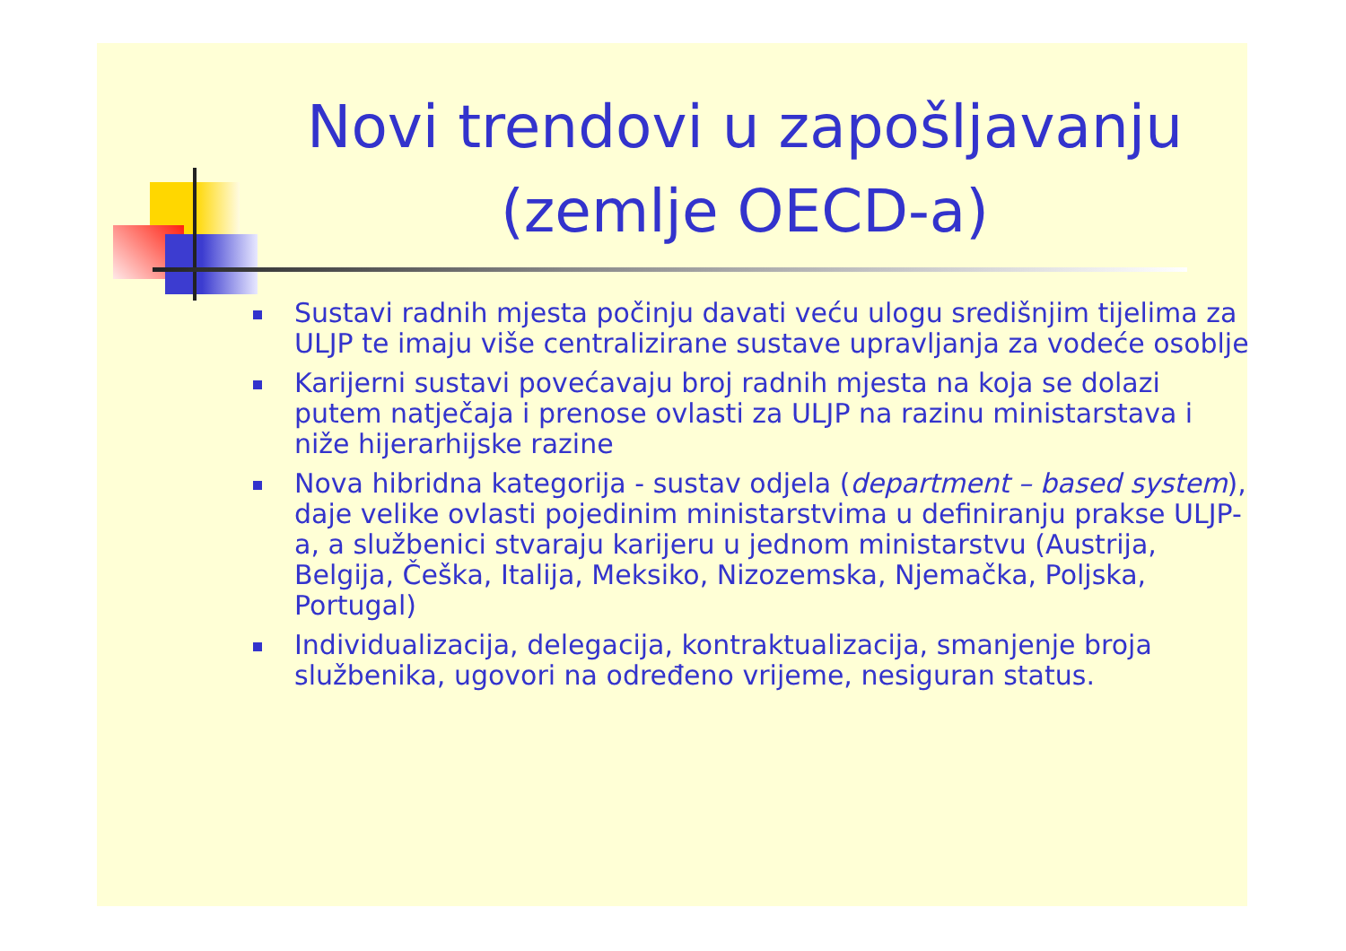Novi trendovi u zapošljavanju (zemlje OECD-a)
Sustavi radnih mjesta počinju davati veću ulogu središnjim tijelima za ULJP te imaju više centralizirane sustave upravljanja za vodeće osoblje
Karijerni sustavi povećavaju broj radnih mjesta na koja se dolazi putem natječaja i prenose ovlasti za ULJP na razinu ministarstava i niže hijerarhijske razine
Nova hibridna kategorija - sustav odjela (department – based system), daje velike ovlasti pojedinim ministarstvima u definiranju prakse ULJP-a, a službenici stvaraju karijeru u jednom ministarstvu (Austrija, Belgija, Češka, Italija, Meksiko, Nizozemska, Njemačka, Poljska, Portugal)
Individualizacija, delegacija, kontraktualizacija, smanjenje broja službenika, ugovori na određeno vrijeme, nesiguran status.